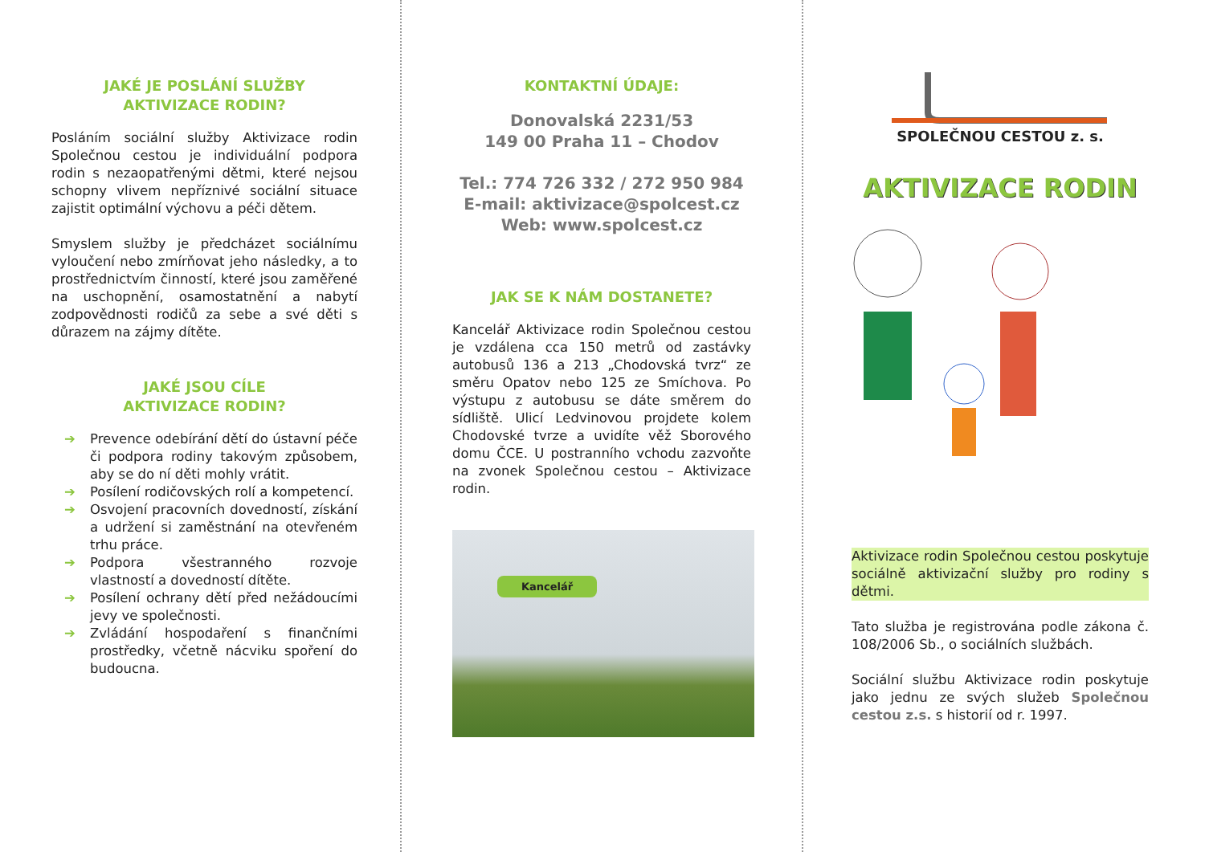JAKÉ JE POSLÁNÍ SLUŽBY
AKTIVIZACE RODIN?
Posláním sociální služby Aktivizace rodin Společnou cestou je individuální podpora rodin s nezaopatřenými dětmi, které nejsou schopny vlivem nepříznivé sociální situace zajistit optimální výchovu a péči dětem.
Smyslem služby je předcházet sociálnímu vyloučení nebo zmírňovat jeho následky, a to prostřednictvím činností, které jsou zaměřené na uschopnění, osamostatnění a nabytí zodpovědnosti rodičů za sebe a své děti s důrazem na zájmy dítěte.
JAKÉ JSOU CÍLE
AKTIVIZACE RODIN?
➔ Prevence odebírání dětí do ústavní péče či podpora rodiny takovým způsobem, aby se do ní děti mohly vrátit.
➔ Posílení rodičovských rolí a kompetencí.
➔ Osvojení pracovních dovedností, získání a udržení si zaměstnání na otevřeném trhu práce.
➔ Podpora všestranného rozvoje vlastností a dovedností dítěte.
➔ Posílení ochrany dětí před nežádoucími jevy ve společnosti.
➔ Zvládání hospodaření s finančními prostředky, včetně nácviku spoření do budoucna.
KONTAKTNÍ ÚDAJE:
Donovalská 2231/53
149 00 Praha 11 – Chodov
Tel.: 774 726 332 / 272 950 984
E-mail: aktivizace@spolcest.cz
Web: www.spolcest.cz
JAK SE K NÁM DOSTANETE?
Kancelář Aktivizace rodin Společnou cestou je vzdálena cca 150 metrů od zastávky autobusů 136 a 213 „Chodovská tvrz“ ze směru Opatov nebo 125 ze Smíchova. Po výstupu z autobusu se dáte směrem do sídliště. Ulicí Ledvinovou projdete kolem Chodovské tvrze a uvidíte věž Sborového domu ČCE. U postranního vchodu zazvoňte na zvonek Společnou cestou – Aktivizace rodin.
Kancelář
SPOLEČNOU CESTOU z. s.
AKTIVIZACE RODIN
Aktivizace rodin Společnou cestou poskytuje sociálně aktivizační služby pro rodiny s dětmi.
Tato služba je registrována podle zákona č. 108/2006 Sb., o sociálních službách.
Sociální službu Aktivizace rodin poskytuje jako jednu ze svých služeb Společnou cestou z.s. s historií od r. 1997.